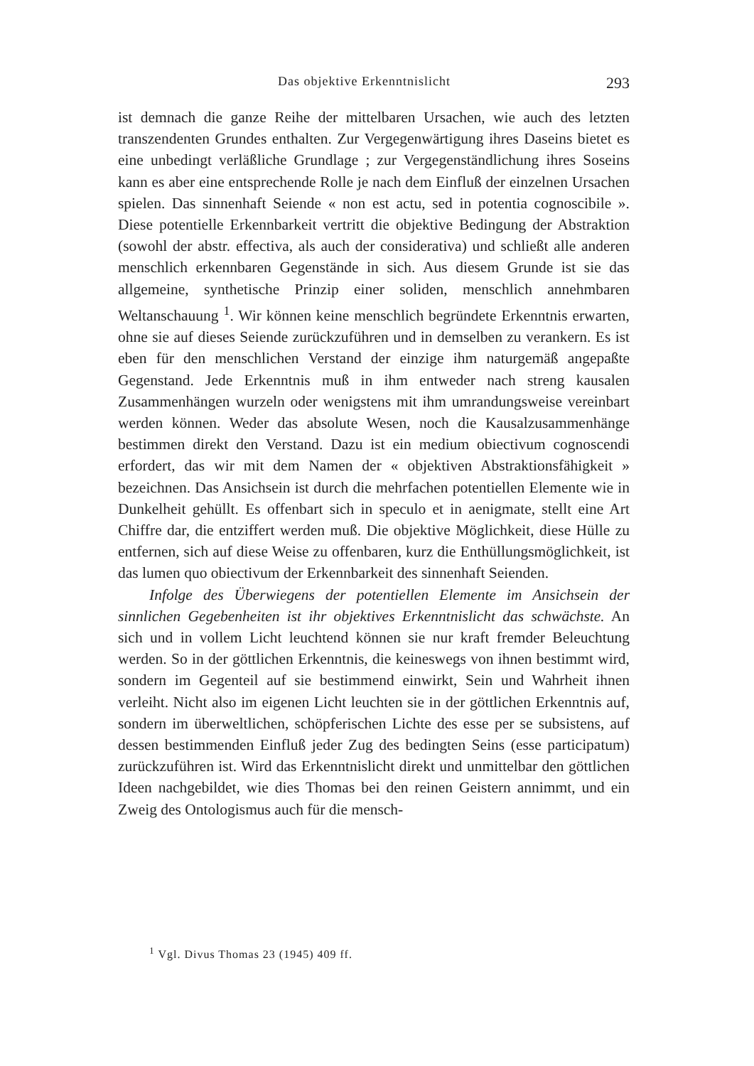Das objektive Erkenntnislicht 293
ist demnach die ganze Reihe der mittelbaren Ursachen, wie auch des letzten transzendenten Grundes enthalten. Zur Vergegenwärtigung ihres Daseins bietet es eine unbedingt verläßliche Grundlage ; zur Vergegenständlichung ihres Soseins kann es aber eine entsprechende Rolle je nach dem Einfluß der einzelnen Ursachen spielen. Das sinnenhaft Seiende « non est actu, sed in potentia cognoscibile ». Diese potentielle Erkennbarkeit vertritt die objektive Bedingung der Abstraktion (sowohl der abstr. effectiva, als auch der considerativa) und schließt alle anderen menschlich erkennbaren Gegenstände in sich. Aus diesem Grunde ist sie das allgemeine, synthetische Prinzip einer soliden, menschlich annehmbaren Weltanschauung <sup>1</sup>. Wir können keine menschlich begründete Erkenntnis erwarten, ohne sie auf dieses Seiende zurückzuführen und in demselben zu verankern. Es ist eben für den menschlichen Verstand der einzige ihm naturgemäß angepaßte Gegenstand. Jede Erkenntnis muß in ihm entweder nach streng kausalen Zusammenhängen wurzeln oder wenigstens mit ihm umrandungsweise vereinbart werden können. Weder das absolute Wesen, noch die Kausalzusammenhänge bestimmen direkt den Verstand. Dazu ist ein medium obiectivum cognoscendi erfordert, das wir mit dem Namen der « objektiven Abstraktionsfähigkeit » bezeichnen. Das Ansichsein ist durch die mehrfachen potentiellen Elemente wie in Dunkelheit gehüllt. Es offenbart sich in speculo et in aenigmate, stellt eine Art Chiffre dar, die entziffert werden muß. Die objektive Möglichkeit, diese Hülle zu entfernen, sich auf diese Weise zu offenbaren, kurz die Enthüllungsmöglichkeit, ist das lumen quo obiectivum der Erkennbarkeit des sinnenhaft Seienden.
Infolge des Überwiegens der potentiellen Elemente im Ansichsein der sinnlichen Gegebenheiten ist ihr objektives Erkenntnislicht das schwächste. An sich und in vollem Licht leuchtend können sie nur kraft fremder Beleuchtung werden. So in der göttlichen Erkenntnis, die keineswegs von ihnen bestimmt wird, sondern im Gegenteil auf sie bestimmend einwirkt, Sein und Wahrheit ihnen verleiht. Nicht also im eigenen Licht leuchten sie in der göttlichen Erkenntnis auf, sondern im überweltlichen, schöpferischen Lichte des esse per se subsistens, auf dessen bestimmenden Einfluß jeder Zug des bedingten Seins (esse participatum) zurückzuführen ist. Wird das Erkenntnislicht direkt und unmittelbar den göttlichen Ideen nachgebildet, wie dies Thomas bei den reinen Geistern annimmt, und ein Zweig des Ontologismus auch für die mensch-
<sup>1</sup> Vgl. Divus Thomas 23 (1945) 409 ff.